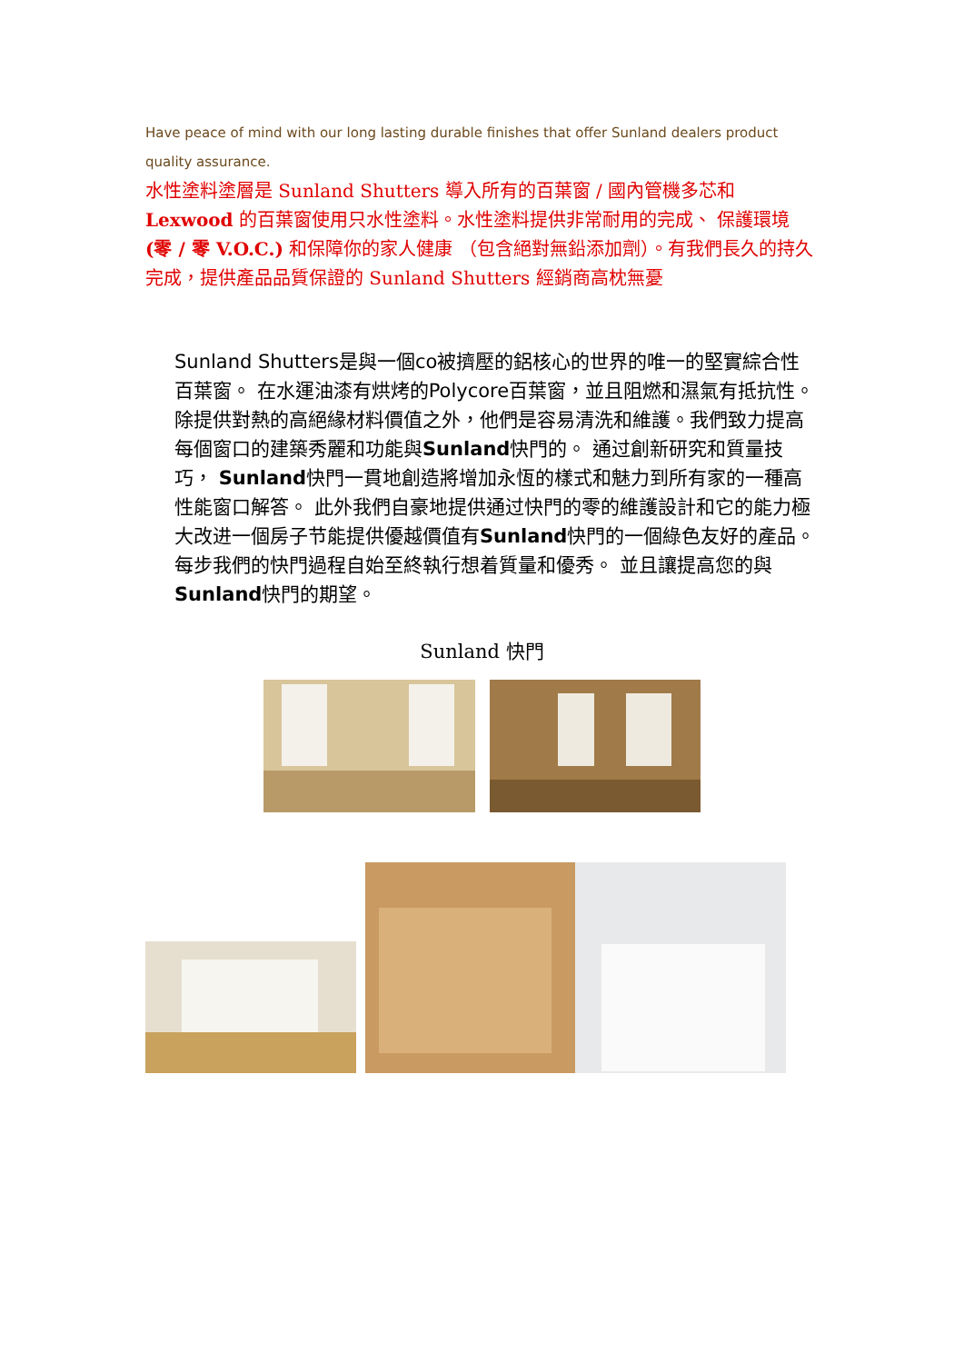Have peace of mind with our long lasting durable finishes that offer Sunland dealers product quality assurance.
水性塗料塗層是 Sunland Shutters 導入所有的百葉窗 / 國內管機多芯和 Lexwood 的百葉窗使用只水性塗料。水性塗料提供非常耐用的完成、 保護環境 (零 / 零 V.O.C.) 和保障你的家人健康 （包含絕對無鉛添加劑）。有我們長久的持久完成，提供產品品質保證的 Sunland Shutters 經銷商高枕無憂
Sunland Shutters是與一個co被擠壓的鋁核心的世界的唯一的堅實綜合性百葉窗。 在水運油漆有烘烤的Polycore百葉窗，並且阻燃和濕氣有抵抗性。 除提供對熱的高絕緣材料價值之外，他們是容易清洗和維護。我們致力提高每個窗口的建築秀麗和功能與Sunland快門的。 通过創新研究和質量技巧， Sunland快門一貫地創造將增加永恆的樣式和魅力到所有家的一種高性能窗口解答。 此外我們自豪地提供通过快門的零的維護設計和它的能力極大改进一個房子节能提供優越價值有Sunland快門的一個綠色友好的產品。 每步我們的快門過程自始至終執行想着質量和優秀。 並且讓提高您的與Sunland快門的期望。
Sunland 快門